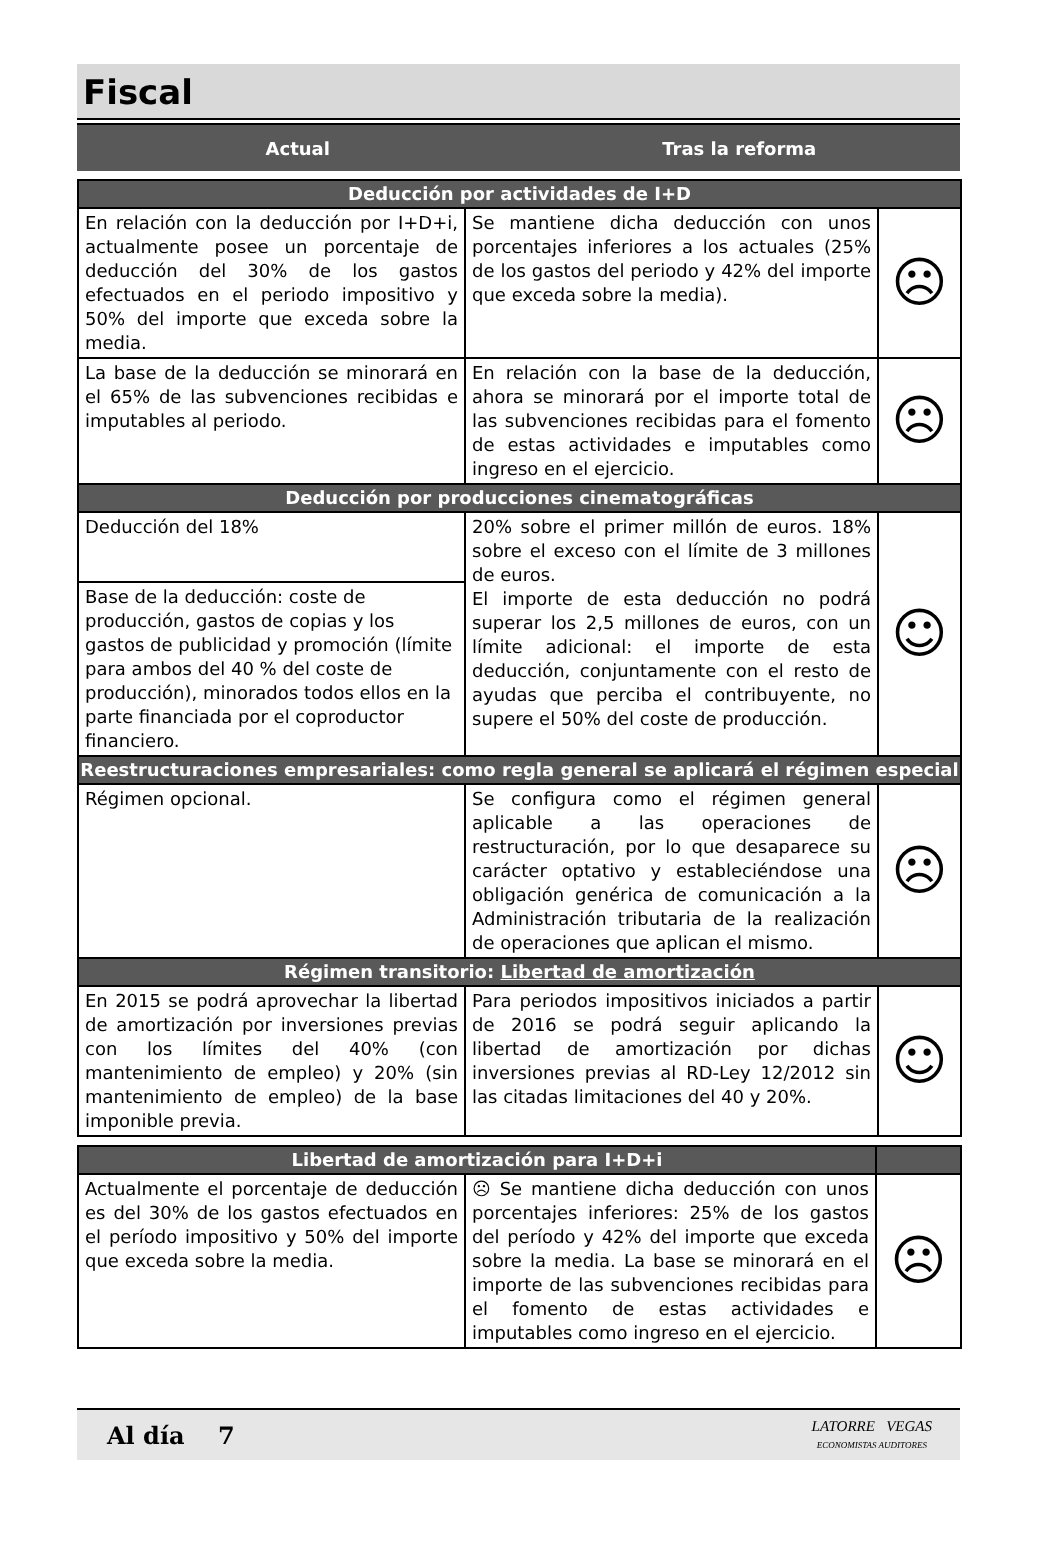Fiscal
Actual Tras la reforma
| Deducción por actividades de I+D | | |
| --- | --- | --- |
| En relación con la deducción por I+D+i, actualmente posee un porcentaje de deducción del 30% de los gastos efectuados en el periodo impositivo y 50% del importe que exceda sobre la media. | Se mantiene dicha deducción con unos porcentajes inferiores a los actuales (25% de los gastos del periodo y 42% del importe que exceda sobre la media). | ☹ |
| La base de la deducción se minorará en el 65% de las subvenciones recibidas e imputables al periodo. | En relación con la base de la deducción, ahora se minorará por el importe total de las subvenciones recibidas para el fomento de estas actividades e imputables como ingreso en el ejercicio. | ☹ |
| Deducción por producciones cinematográficas | | |
| Deducción del 18% | 20% sobre el primer millón de euros. 18% sobre el exceso con el límite de 3 millones de euros. El importe de esta deducción no podrá superar los 2,5 millones de euros, con un límite adicional: el importe de esta deducción, conjuntamente con el resto de ayudas que perciba el contribuyente, no supere el 50% del coste de producción. | ☺ |
| Base de la deducción: coste de producción, gastos de copias y los gastos de publicidad y promoción (límite para ambos del 40 % del coste de producción), minorados todos ellos en la parte financiada por el coproductor financiero. | | |
| Reestructuraciones empresariales: como regla general se aplicará el régimen especial | | |
| Régimen opcional. | Se configura como el régimen general aplicable a las operaciones de restructuración, por lo que desaparece su carácter optativo y estableciéndose una obligación genérica de comunicación a la Administración tributaria de la realización de operaciones que aplican el mismo. | ☹ |
| Régimen transitorio: Libertad de amortización | | |
| En 2015 se podrá aprovechar la libertad de amortización por inversiones previas con los límites del 40% (con mantenimiento de empleo) y 20% (sin mantenimiento de empleo) de la base imponible previa. | Para periodos impositivos iniciados a partir de 2016 se podrá seguir aplicando la libertad de amortización por dichas inversiones previas al RD-Ley 12/2012 sin las citadas limitaciones del 40 y 20%. | ☺ |
| Libertad de amortización para I+D+i | | |
| --- | --- | --- |
| Actualmente el porcentaje de deducción es del 30% de los gastos efectuados en el período impositivo y 50% del importe que exceda sobre la media. | ☹ Se mantiene dicha deducción con unos porcentajes inferiores: 25% de los gastos del período y 42% del importe que exceda sobre la media. La base se minorará en el importe de las subvenciones recibidas para el fomento de estas actividades e imputables como ingreso en el ejercicio. | ☹ |
Al día 7
LATORRE VEGAS
ECONOMISTAS AUDITORES